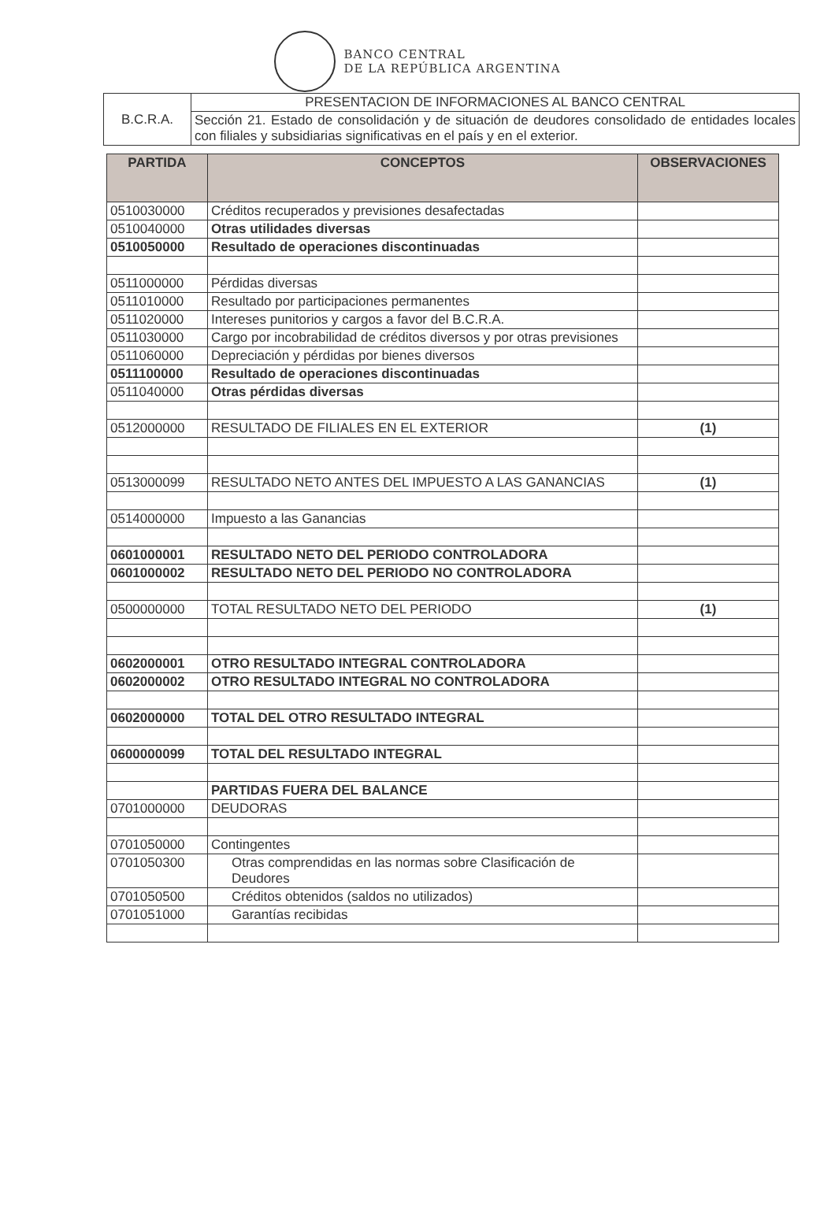BANCO CENTRAL
DE LA REPÚBLICA ARGENTINA
| B.C.R.A. | PRESENTACION DE INFORMACIONES AL BANCO CENTRAL |
| | Sección 21. Estado de consolidación y de situación de deudores consolidado de entidades locales con filiales y subsidiarias significativas en el país y en el exterior. |
| PARTIDA | CONCEPTOS | OBSERVACIONES |
| --- | --- | --- |
| 0510030000 | Créditos recuperados y previsiones desafectadas | |
| 0510040000 | Otras utilidades diversas | |
| 0510050000 | Resultado de operaciones discontinuadas | |
| 0511000000 | Pérdidas diversas | |
| 0511010000 | Resultado por participaciones permanentes | |
| 0511020000 | Intereses punitorios y cargos a favor del B.C.R.A. | |
| 0511030000 | Cargo por incobrabilidad de créditos diversos y por otras previsiones | |
| 0511060000 | Depreciación y pérdidas por bienes diversos | |
| 0511100000 | Resultado de operaciones discontinuadas | |
| 0511040000 | Otras pérdidas diversas | |
| 0512000000 | RESULTADO DE FILIALES EN EL EXTERIOR | (1) |
| 0513000099 | RESULTADO NETO ANTES DEL IMPUESTO A LAS GANANCIAS | (1) |
| 0514000000 | Impuesto a las Ganancias | |
| 0601000001 | RESULTADO NETO DEL PERIODO CONTROLADORA | |
| 0601000002 | RESULTADO NETO DEL PERIODO NO CONTROLADORA | |
| 0500000000 | TOTAL RESULTADO NETO DEL PERIODO | (1) |
| 0602000001 | OTRO RESULTADO INTEGRAL CONTROLADORA | |
| 0602000002 | OTRO RESULTADO INTEGRAL NO CONTROLADORA | |
| 0602000000 | TOTAL DEL OTRO RESULTADO INTEGRAL | |
| 0600000099 | TOTAL DEL RESULTADO INTEGRAL | |
| | PARTIDAS FUERA DEL BALANCE | |
| 0701000000 | DEUDORAS | |
| 0701050000 | Contingentes | |
| 0701050300 | Otras comprendidas en las normas sobre Clasificación de Deudores | |
| 0701050500 | Créditos obtenidos (saldos no utilizados) | |
| 0701051000 | Garantías recibidas | |